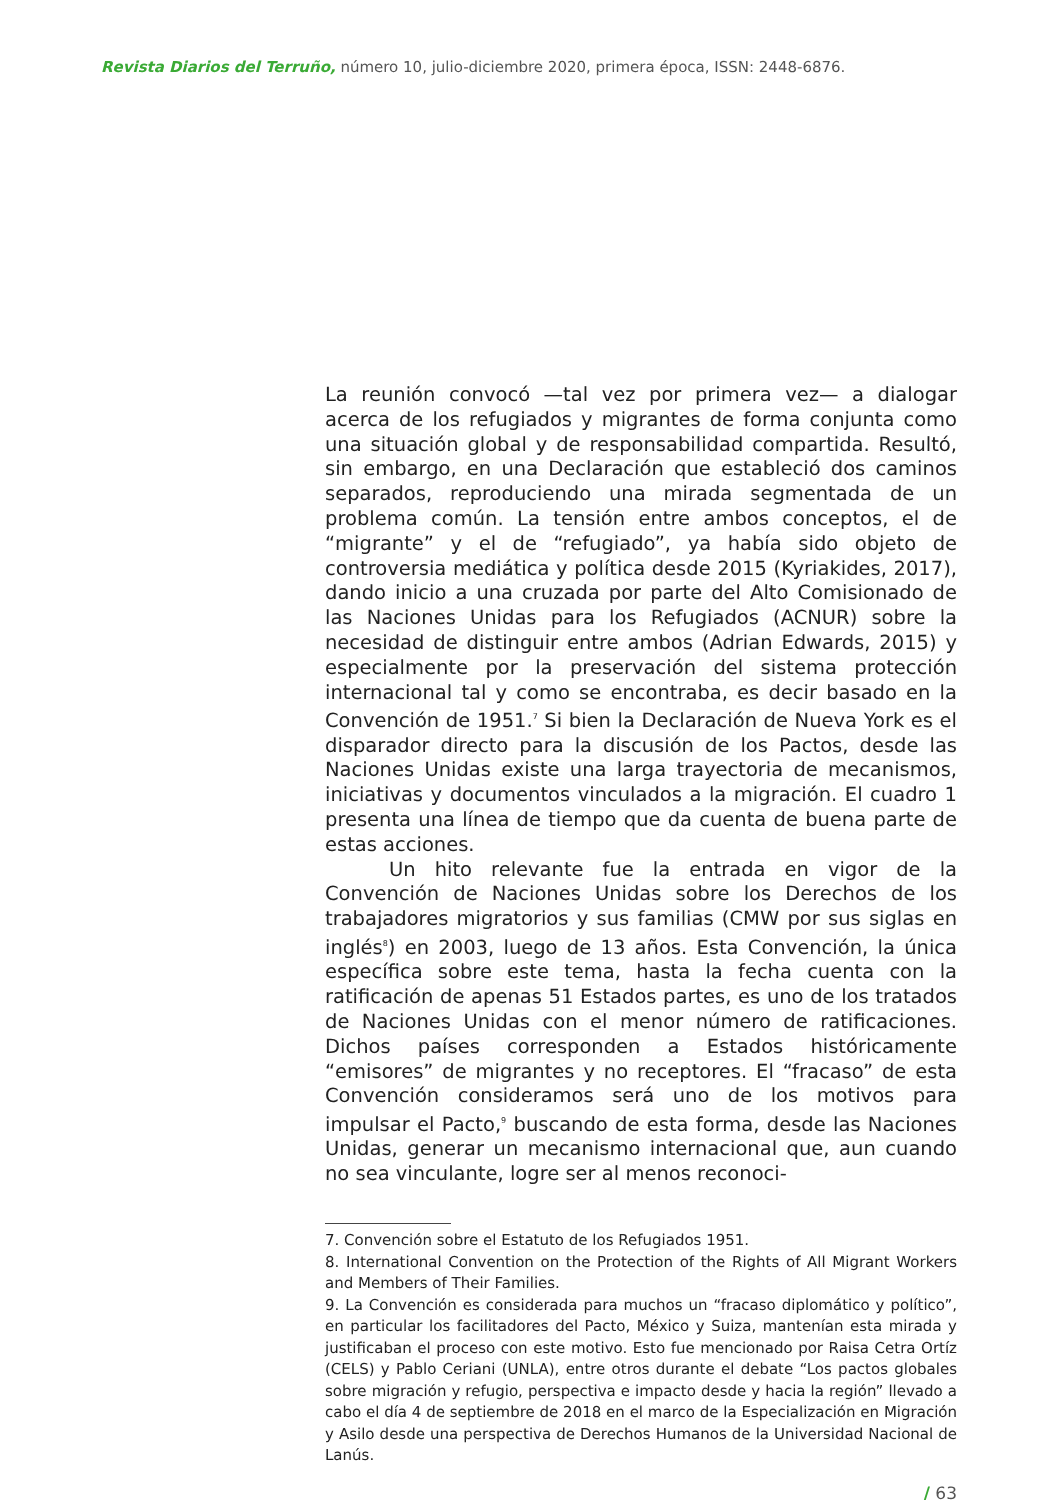Revista Diarios del Terruño, número 10, julio-diciembre 2020, primera época, ISSN: 2448-6876.
La reunión convocó —tal vez por primera vez— a dialogar acerca de los refugiados y migrantes de forma conjunta como una situación global y de responsabilidad compartida. Resultó, sin embargo, en una Declaración que estableció dos caminos separados, reproduciendo una mirada segmentada de un problema común. La tensión entre ambos conceptos, el de “migrante” y el de “refugiado”, ya había sido objeto de controversia mediática y política desde 2015 (Kyriakides, 2017), dando inicio a una cruzada por parte del Alto Comisionado de las Naciones Unidas para los Refugiados (ACNUR) sobre la necesidad de distinguir entre ambos (Adrian Edwards, 2015) y especialmente por la preservación del sistema protección internacional tal y como se encontraba, es decir basado en la Convención de 1951.<sup>7</sup> Si bien la Declaración de Nueva York es el disparador directo para la discusión de los Pactos, desde las Naciones Unidas existe una larga trayectoria de mecanismos, iniciativas y documentos vinculados a la migración. El cuadro 1 presenta una línea de tiempo que da cuenta de buena parte de estas acciones.
Un hito relevante fue la entrada en vigor de la Convención de Naciones Unidas sobre los Derechos de los trabajadores migratorios y sus familias (CMW por sus siglas en inglés<sup>8</sup>) en 2003, luego de 13 años. Esta Convención, la única específica sobre este tema, hasta la fecha cuenta con la ratificación de apenas 51 Estados partes, es uno de los tratados de Naciones Unidas con el menor número de ratificaciones. Dichos países corresponden a Estados históricamente “emisores” de migrantes y no receptores. El “fracaso” de esta Convención consideramos será uno de los motivos para impulsar el Pacto,<sup>9</sup> buscando de esta forma, desde las Naciones Unidas, generar un mecanismo internacional que, aun cuando no sea vinculante, logre ser al menos reconoci-
7. Convención sobre el Estatuto de los Refugiados 1951.
8. International Convention on the Protection of the Rights of All Migrant Workers and Members of Their Families.
9. La Convención es considerada para muchos un “fracaso diplomático y político”, en particular los facilitadores del Pacto, México y Suiza, mantenían esta mirada y justificaban el proceso con este motivo. Esto fue mencionado por Raisa Cetra Ortíz (CELS) y Pablo Ceriani (UNLA), entre otros durante el debate “Los pactos globales sobre migración y refugio, perspectiva e impacto desde y hacia la región” llevado a cabo el día 4 de septiembre de 2018 en el marco de la Especialización en Migración y Asilo desde una perspectiva de Derechos Humanos de la Universidad Nacional de Lanús.
/ 63